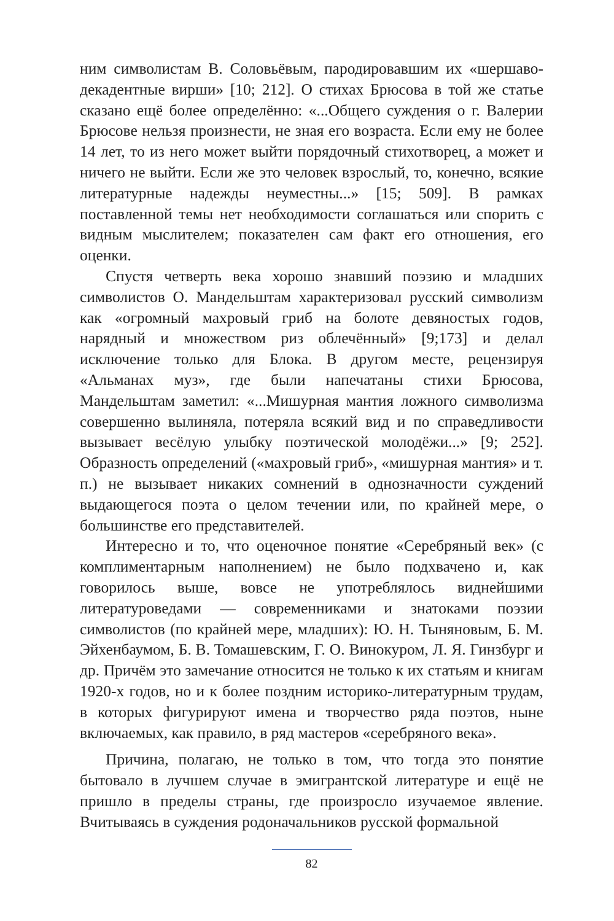ним символистам В. Соловьёвым, пародировавшим их «шершаво-декадентные вирши» [10; 212]. О стихах Брюсова в той же статье сказано ещё более определённо: «...Общего суждения о г. Валерии Брюсове нельзя произнести, не зная его возраста. Если ему не более 14 лет, то из него может выйти порядочный стихотворец, а может и ничего не выйти. Если же это человек взрослый, то, конечно, всякие литературные надежды неуместны...» [15; 509]. В рамках поставленной темы нет необходимости соглашаться или спорить с видным мыслителем; показателен сам факт его отношения, его оценки.
Спустя четверть века хорошо знавший поэзию и младших символистов О. Мандельштам характеризовал русский символизм как «огромный махровый гриб на болоте девяностых годов, нарядный и множеством риз облечённый» [9;173] и делал исключение только для Блока. В другом месте, рецензируя «Альманах муз», где были напечатаны стихи Брюсова, Мандельштам заметил: «...Мишурная мантия ложного символизма совершенно вылиняла, потеряла всякий вид и по справедливости вызывает весёлую улыбку поэтической молодёжи...» [9; 252]. Образность определений («махровый гриб», «мишурная мантия» и т. п.) не вызывает никаких сомнений в однозначности суждений выдающегося поэта о целом течении или, по крайней мере, о большинстве его представителей.
Интересно и то, что оценочное понятие «Серебряный век» (с комплиментарным наполнением) не было подхвачено и, как говорилось выше, вовсе не употреблялось виднейшими литературоведами — современниками и знатоками поэзии символистов (по крайней мере, младших): Ю. Н. Тыняновым, Б. М. Эйхенбаумом, Б. В. Томашевским, Г. О. Винокуром, Л. Я. Гинзбург и др. Причём это замечание относится не только к их статьям и книгам 1920-х годов, но и к более поздним историко-литературным трудам, в которых фигурируют имена и творчество ряда поэтов, ныне включаемых, как правило, в ряд мастеров «серебряного века».
Причина, полагаю, не только в том, что тогда это понятие бытовало в лучшем случае в эмигрантской литературе и ещё не пришло в пределы страны, где произросло изучаемое явление. Вчитываясь в суждения родоначальников русской формальной
82